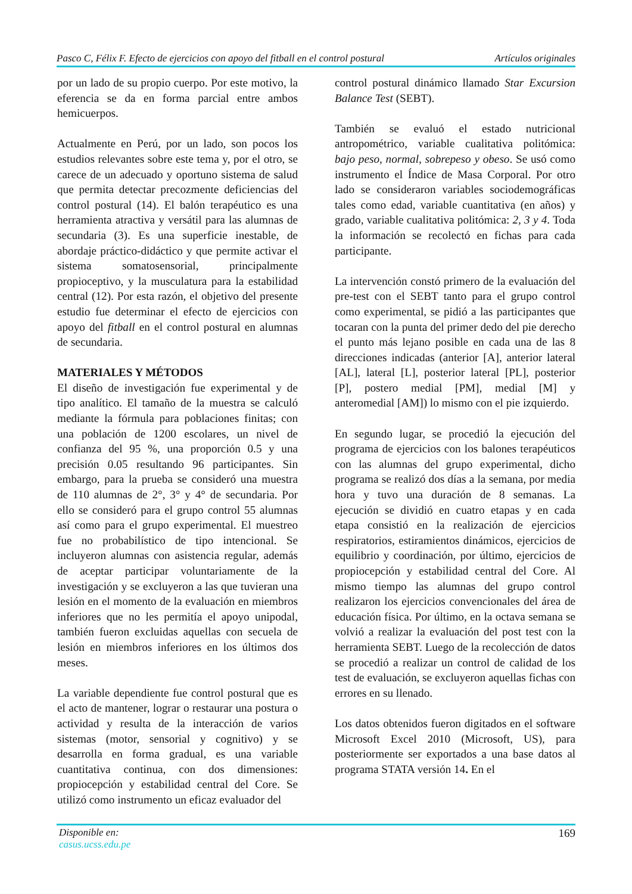Pasco C, Félix F. Efecto de ejercicios con apoyo del fitball en el control postural Artículos originales
por un lado de su propio cuerpo. Por este motivo, la eferencia se da en forma parcial entre ambos hemicuerpos.
Actualmente en Perú, por un lado, son pocos los estudios relevantes sobre este tema y, por el otro, se carece de un adecuado y oportuno sistema de salud que permita detectar precozmente deficiencias del control postural (14). El balón terapéutico es una herramienta atractiva y versátil para las alumnas de secundaria (3). Es una superficie inestable, de abordaje práctico-didáctico y que permite activar el sistema somatosensorial, principalmente propioceptivo, y la musculatura para la estabilidad central (12). Por esta razón, el objetivo del presente estudio fue determinar el efecto de ejercicios con apoyo del fitball en el control postural en alumnas de secundaria.
MATERIALES Y MÉTODOS
El diseño de investigación fue experimental y de tipo analítico. El tamaño de la muestra se calculó mediante la fórmula para poblaciones finitas; con una población de 1200 escolares, un nivel de confianza del 95 %, una proporción 0.5 y una precisión 0.05 resultando 96 participantes. Sin embargo, para la prueba se consideró una muestra de 110 alumnas de 2°, 3° y 4° de secundaria. Por ello se consideró para el grupo control 55 alumnas así como para el grupo experimental. El muestreo fue no probabilístico de tipo intencional. Se incluyeron alumnas con asistencia regular, además de aceptar participar voluntariamente de la investigación y se excluyeron a las que tuvieran una lesión en el momento de la evaluación en miembros inferiores que no les permitía el apoyo unipodal, también fueron excluidas aquellas con secuela de lesión en miembros inferiores en los últimos dos meses.
La variable dependiente fue control postural que es el acto de mantener, lograr o restaurar una postura o actividad y resulta de la interacción de varios sistemas (motor, sensorial y cognitivo) y se desarrolla en forma gradual, es una variable cuantitativa continua, con dos dimensiones: propiocepción y estabilidad central del Core. Se utilizó como instrumento un eficaz evaluador del
control postural dinámico llamado Star Excursion Balance Test (SEBT).
También se evaluó el estado nutricional antropométrico, variable cualitativa politómica: bajo peso, normal, sobrepeso y obeso. Se usó como instrumento el Índice de Masa Corporal. Por otro lado se consideraron variables sociodemográficas tales como edad, variable cuantitativa (en años) y grado, variable cualitativa politómica: 2, 3 y 4. Toda la información se recolectó en fichas para cada participante.
La intervención constó primero de la evaluación del pre-test con el SEBT tanto para el grupo control como experimental, se pidió a las participantes que tocaran con la punta del primer dedo del pie derecho el punto más lejano posible en cada una de las 8 direcciones indicadas (anterior [A], anterior lateral [AL], lateral [L], posterior lateral [PL], posterior [P], postero medial [PM], medial [M] y anteromedial [AM]) lo mismo con el pie izquierdo.
En segundo lugar, se procedió la ejecución del programa de ejercicios con los balones terapéuticos con las alumnas del grupo experimental, dicho programa se realizó dos días a la semana, por media hora y tuvo una duración de 8 semanas. La ejecución se dividió en cuatro etapas y en cada etapa consistió en la realización de ejercicios respiratorios, estiramientos dinámicos, ejercicios de equilibrio y coordinación, por último, ejercicios de propiocepción y estabilidad central del Core. Al mismo tiempo las alumnas del grupo control realizaron los ejercicios convencionales del área de educación física. Por último, en la octava semana se volvió a realizar la evaluación del post test con la herramienta SEBT. Luego de la recolección de datos se procedió a realizar un control de calidad de los test de evaluación, se excluyeron aquellas fichas con errores en su llenado.
Los datos obtenidos fueron digitados en el software Microsoft Excel 2010 (Microsoft, US), para posteriormente ser exportados a una base datos al programa STATA versión 14. En el
Disponible en:
casus.ucss.edu.pe
169